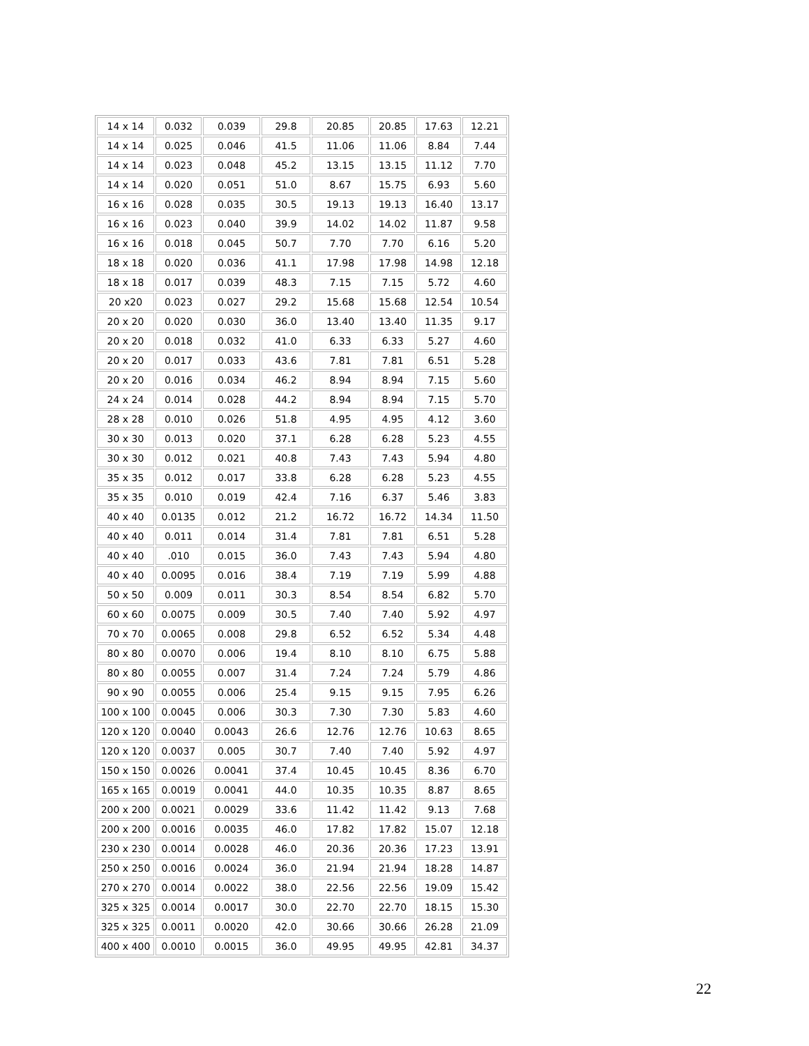| 14 x 14 | 0.032 | 0.039 | 29.8 | 20.85 | 20.85 | 17.63 | 12.21 |
| 14 x 14 | 0.025 | 0.046 | 41.5 | 11.06 | 11.06 | 8.84 | 7.44 |
| 14 x 14 | 0.023 | 0.048 | 45.2 | 13.15 | 13.15 | 11.12 | 7.70 |
| 14 x 14 | 0.020 | 0.051 | 51.0 | 8.67 | 15.75 | 6.93 | 5.60 |
| 16 x 16 | 0.028 | 0.035 | 30.5 | 19.13 | 19.13 | 16.40 | 13.17 |
| 16 x 16 | 0.023 | 0.040 | 39.9 | 14.02 | 14.02 | 11.87 | 9.58 |
| 16 x 16 | 0.018 | 0.045 | 50.7 | 7.70 | 7.70 | 6.16 | 5.20 |
| 18 x 18 | 0.020 | 0.036 | 41.1 | 17.98 | 17.98 | 14.98 | 12.18 |
| 18 x 18 | 0.017 | 0.039 | 48.3 | 7.15 | 7.15 | 5.72 | 4.60 |
| 20 x20 | 0.023 | 0.027 | 29.2 | 15.68 | 15.68 | 12.54 | 10.54 |
| 20 x 20 | 0.020 | 0.030 | 36.0 | 13.40 | 13.40 | 11.35 | 9.17 |
| 20 x 20 | 0.018 | 0.032 | 41.0 | 6.33 | 6.33 | 5.27 | 4.60 |
| 20 x 20 | 0.017 | 0.033 | 43.6 | 7.81 | 7.81 | 6.51 | 5.28 |
| 20 x 20 | 0.016 | 0.034 | 46.2 | 8.94 | 8.94 | 7.15 | 5.60 |
| 24 x 24 | 0.014 | 0.028 | 44.2 | 8.94 | 8.94 | 7.15 | 5.70 |
| 28 x 28 | 0.010 | 0.026 | 51.8 | 4.95 | 4.95 | 4.12 | 3.60 |
| 30 x 30 | 0.013 | 0.020 | 37.1 | 6.28 | 6.28 | 5.23 | 4.55 |
| 30 x 30 | 0.012 | 0.021 | 40.8 | 7.43 | 7.43 | 5.94 | 4.80 |
| 35 x 35 | 0.012 | 0.017 | 33.8 | 6.28 | 6.28 | 5.23 | 4.55 |
| 35 x 35 | 0.010 | 0.019 | 42.4 | 7.16 | 6.37 | 5.46 | 3.83 |
| 40 x 40 | 0.0135 | 0.012 | 21.2 | 16.72 | 16.72 | 14.34 | 11.50 |
| 40 x 40 | 0.011 | 0.014 | 31.4 | 7.81 | 7.81 | 6.51 | 5.28 |
| 40 x 40 | .010 | 0.015 | 36.0 | 7.43 | 7.43 | 5.94 | 4.80 |
| 40 x 40 | 0.0095 | 0.016 | 38.4 | 7.19 | 7.19 | 5.99 | 4.88 |
| 50 x 50 | 0.009 | 0.011 | 30.3 | 8.54 | 8.54 | 6.82 | 5.70 |
| 60 x 60 | 0.0075 | 0.009 | 30.5 | 7.40 | 7.40 | 5.92 | 4.97 |
| 70 x 70 | 0.0065 | 0.008 | 29.8 | 6.52 | 6.52 | 5.34 | 4.48 |
| 80 x 80 | 0.0070 | 0.006 | 19.4 | 8.10 | 8.10 | 6.75 | 5.88 |
| 80 x 80 | 0.0055 | 0.007 | 31.4 | 7.24 | 7.24 | 5.79 | 4.86 |
| 90 x 90 | 0.0055 | 0.006 | 25.4 | 9.15 | 9.15 | 7.95 | 6.26 |
| 100 x 100 | 0.0045 | 0.006 | 30.3 | 7.30 | 7.30 | 5.83 | 4.60 |
| 120 x 120 | 0.0040 | 0.0043 | 26.6 | 12.76 | 12.76 | 10.63 | 8.65 |
| 120 x 120 | 0.0037 | 0.005 | 30.7 | 7.40 | 7.40 | 5.92 | 4.97 |
| 150 x 150 | 0.0026 | 0.0041 | 37.4 | 10.45 | 10.45 | 8.36 | 6.70 |
| 165 x 165 | 0.0019 | 0.0041 | 44.0 | 10.35 | 10.35 | 8.87 | 8.65 |
| 200 x 200 | 0.0021 | 0.0029 | 33.6 | 11.42 | 11.42 | 9.13 | 7.68 |
| 200 x 200 | 0.0016 | 0.0035 | 46.0 | 17.82 | 17.82 | 15.07 | 12.18 |
| 230 x 230 | 0.0014 | 0.0028 | 46.0 | 20.36 | 20.36 | 17.23 | 13.91 |
| 250 x 250 | 0.0016 | 0.0024 | 36.0 | 21.94 | 21.94 | 18.28 | 14.87 |
| 270 x 270 | 0.0014 | 0.0022 | 38.0 | 22.56 | 22.56 | 19.09 | 15.42 |
| 325 x 325 | 0.0014 | 0.0017 | 30.0 | 22.70 | 22.70 | 18.15 | 15.30 |
| 325 x 325 | 0.0011 | 0.0020 | 42.0 | 30.66 | 30.66 | 26.28 | 21.09 |
| 400 x 400 | 0.0010 | 0.0015 | 36.0 | 49.95 | 49.95 | 42.81 | 34.37 |
22